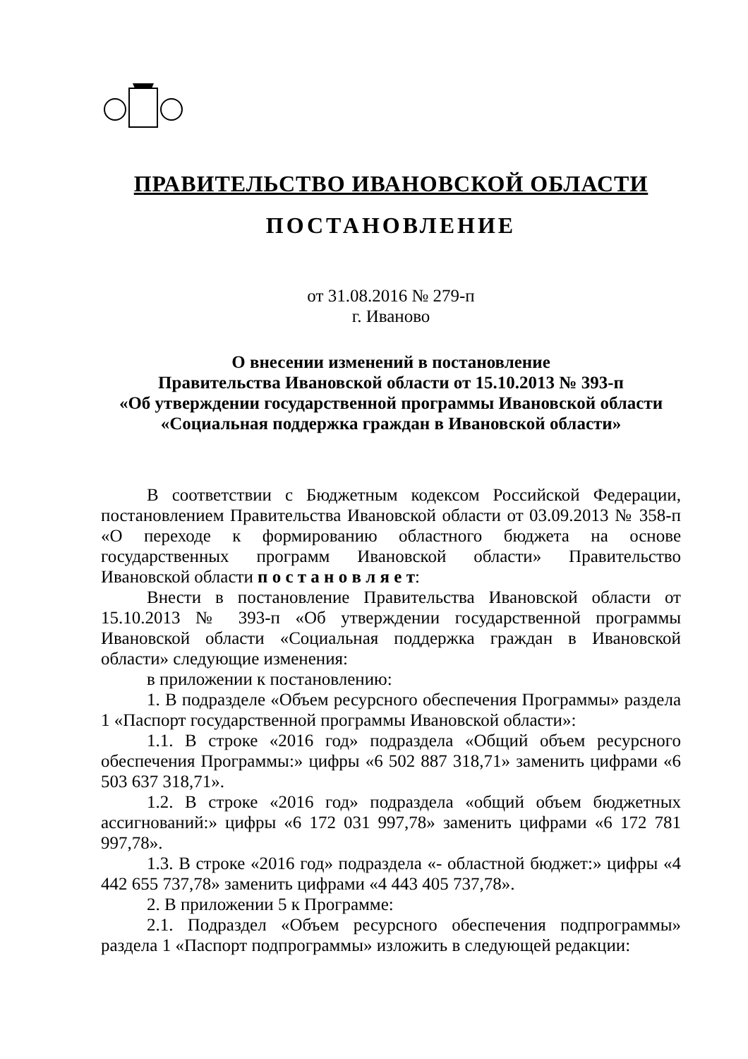ПРАВИТЕЛЬСТВО ИВАНОВСКОЙ ОБЛАСТИ
ПОСТАНОВЛЕНИЕ
от 31.08.2016 № 279-п
г. Иваново
О внесении изменений в постановление
Правительства Ивановской области от 15.10.2013 № 393-п
«Об утверждении государственной программы Ивановской области
«Социальная поддержка граждан в Ивановской области»
В соответствии с Бюджетным кодексом Российской Федерации, постановлением Правительства Ивановской области от 03.09.2013 № 358-п «О переходе к формированию областного бюджета на основе государственных программ Ивановской области» Правительство Ивановской области п о с т а н о в л я е т:
Внести в постановление Правительства Ивановской области от 15.10.2013 № 393-п «Об утверждении государственной программы Ивановской области «Социальная поддержка граждан в Ивановской области» следующие изменения:
в приложении к постановлению:
1. В подразделе «Объем ресурсного обеспечения Программы» раздела 1 «Паспорт государственной программы Ивановской области»:
1.1. В строке «2016 год» подраздела «Общий объем ресурсного обеспечения Программы:» цифры «6 502 887 318,71» заменить цифрами «6 503 637 318,71».
1.2. В строке «2016 год» подраздела «общий объем бюджетных ассигнований:» цифры «6 172 031 997,78» заменить цифрами «6 172 781 997,78».
1.3. В строке «2016 год» подраздела «- областной бюджет:» цифры «4 442 655 737,78» заменить цифрами «4 443 405 737,78».
2. В приложении 5 к Программе:
2.1. Подраздел «Объем ресурсного обеспечения подпрограммы» раздела 1 «Паспорт подпрограммы» изложить в следующей редакции: